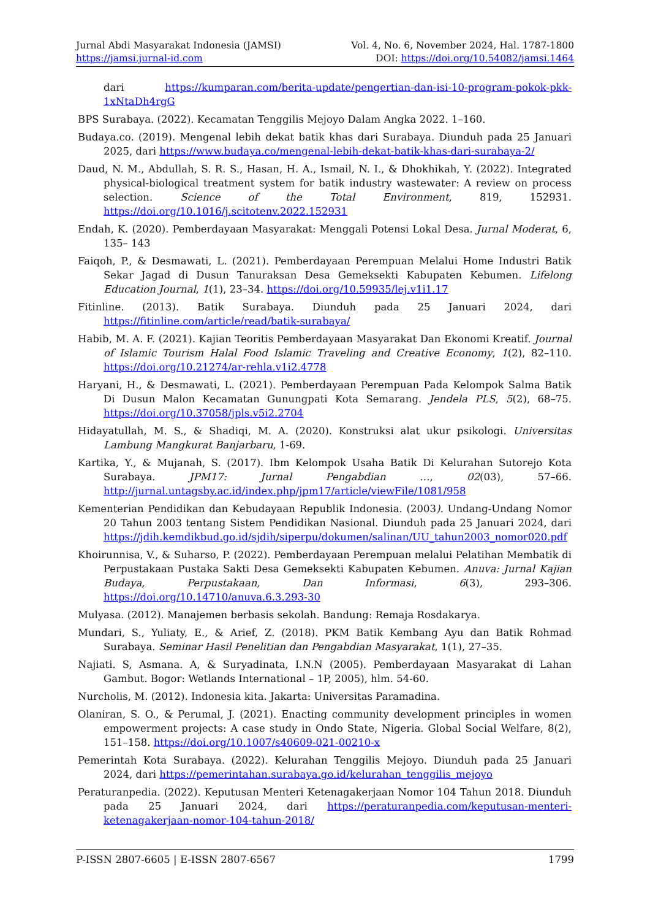Jurnal Abdi Masyarakat Indonesia (JAMSI) Vol. 4, No. 6, November 2024, Hal. 1787-1800
https://jamsi.jurnal-id.com DOI: https://doi.org/10.54082/jamsi.1464
dari https://kumparan.com/berita-update/pengertian-dan-isi-10-program-pokok-pkk-1xNtaDh4rgG
BPS Surabaya. (2022). Kecamatan Tenggilis Mejoyo Dalam Angka 2022. 1–160.
Budaya.co. (2019). Mengenal lebih dekat batik khas dari Surabaya. Diunduh pada 25 Januari 2025, dari https://www.budaya.co/mengenal-lebih-dekat-batik-khas-dari-surabaya-2/
Daud, N. M., Abdullah, S. R. S., Hasan, H. A., Ismail, N. I., & Dhokhikah, Y. (2022). Integrated physical-biological treatment system for batik industry wastewater: A review on process selection. Science of the Total Environment, 819, 152931. https://doi.org/10.1016/j.scitotenv.2022.152931
Endah, K. (2020). Pemberdayaan Masyarakat: Menggali Potensi Lokal Desa. Jurnal Moderat, 6, 135– 143
Faiqoh, P., & Desmawati, L. (2021). Pemberdayaan Perempuan Melalui Home Industri Batik Sekar Jagad di Dusun Tanuraksan Desa Gemeksekti Kabupaten Kebumen. Lifelong Education Journal, 1(1), 23–34. https://doi.org/10.59935/lej.v1i1.17
Fitinline. (2013). Batik Surabaya. Diunduh pada 25 Januari 2024, dari https://fitinline.com/article/read/batik-surabaya/
Habib, M. A. F. (2021). Kajian Teoritis Pemberdayaan Masyarakat Dan Ekonomi Kreatif. Journal of Islamic Tourism Halal Food Islamic Traveling and Creative Economy, 1(2), 82–110. https://doi.org/10.21274/ar-rehla.v1i2.4778
Haryani, H., & Desmawati, L. (2021). Pemberdayaan Perempuan Pada Kelompok Salma Batik Di Dusun Malon Kecamatan Gunungpati Kota Semarang. Jendela PLS, 5(2), 68–75. https://doi.org/10.37058/jpls.v5i2.2704
Hidayatullah, M. S., & Shadiqi, M. A. (2020). Konstruksi alat ukur psikologi. Universitas Lambung Mangkurat Banjarbaru, 1-69.
Kartika, Y., & Mujanah, S. (2017). Ibm Kelompok Usaha Batik Di Kelurahan Sutorejo Kota Surabaya. JPM17: Jurnal Pengabdian …, 02(03), 57–66. http://jurnal.untagsby.ac.id/index.php/jpm17/article/viewFile/1081/958
Kementerian Pendidikan dan Kebudayaan Republik Indonesia. (2003). Undang-Undang Nomor 20 Tahun 2003 tentang Sistem Pendidikan Nasional. Diunduh pada 25 Januari 2024, dari https://jdih.kemdikbud.go.id/sjdih/siperpu/dokumen/salinan/UU_tahun2003_nomor020.pdf
Khoirunnisa, V., & Suharso, P. (2022). Pemberdayaan Perempuan melalui Pelatihan Membatik di Perpustakaan Pustaka Sakti Desa Gemeksekti Kabupaten Kebumen. Anuva: Jurnal Kajian Budaya, Perpustakaan, Dan Informasi, 6(3), 293–306. https://doi.org/10.14710/anuva.6.3.293-30
Mulyasa. (2012). Manajemen berbasis sekolah. Bandung: Remaja Rosdakarya.
Mundari, S., Yuliaty, E., & Arief, Z. (2018). PKM Batik Kembang Ayu dan Batik Rohmad Surabaya. Seminar Hasil Penelitian dan Pengabdian Masyarakat, 1(1), 27–35.
Najiati. S, Asmana. A, & Suryadinata, I.N.N (2005). Pemberdayaan Masyarakat di Lahan Gambut. Bogor: Wetlands International – 1P, 2005), hlm. 54-60.
Nurcholis, M. (2012). Indonesia kita. Jakarta: Universitas Paramadina.
Olaniran, S. O., & Perumal, J. (2021). Enacting community development principles in women empowerment projects: A case study in Ondo State, Nigeria. Global Social Welfare, 8(2), 151–158. https://doi.org/10.1007/s40609-021-00210-x
Pemerintah Kota Surabaya. (2022). Kelurahan Tenggilis Mejoyo. Diunduh pada 25 Januari 2024, dari https://pemerintahan.surabaya.go.id/kelurahan_tenggilis_mejoyo
Peraturanpedia. (2022). Keputusan Menteri Ketenagakerjaan Nomor 104 Tahun 2018. Diunduh pada 25 Januari 2024, dari https://peraturanpedia.com/keputusan-menteri-ketenagakerjaan-nomor-104-tahun-2018/
P-ISSN 2807-6605 | E-ISSN 2807-6567 1799